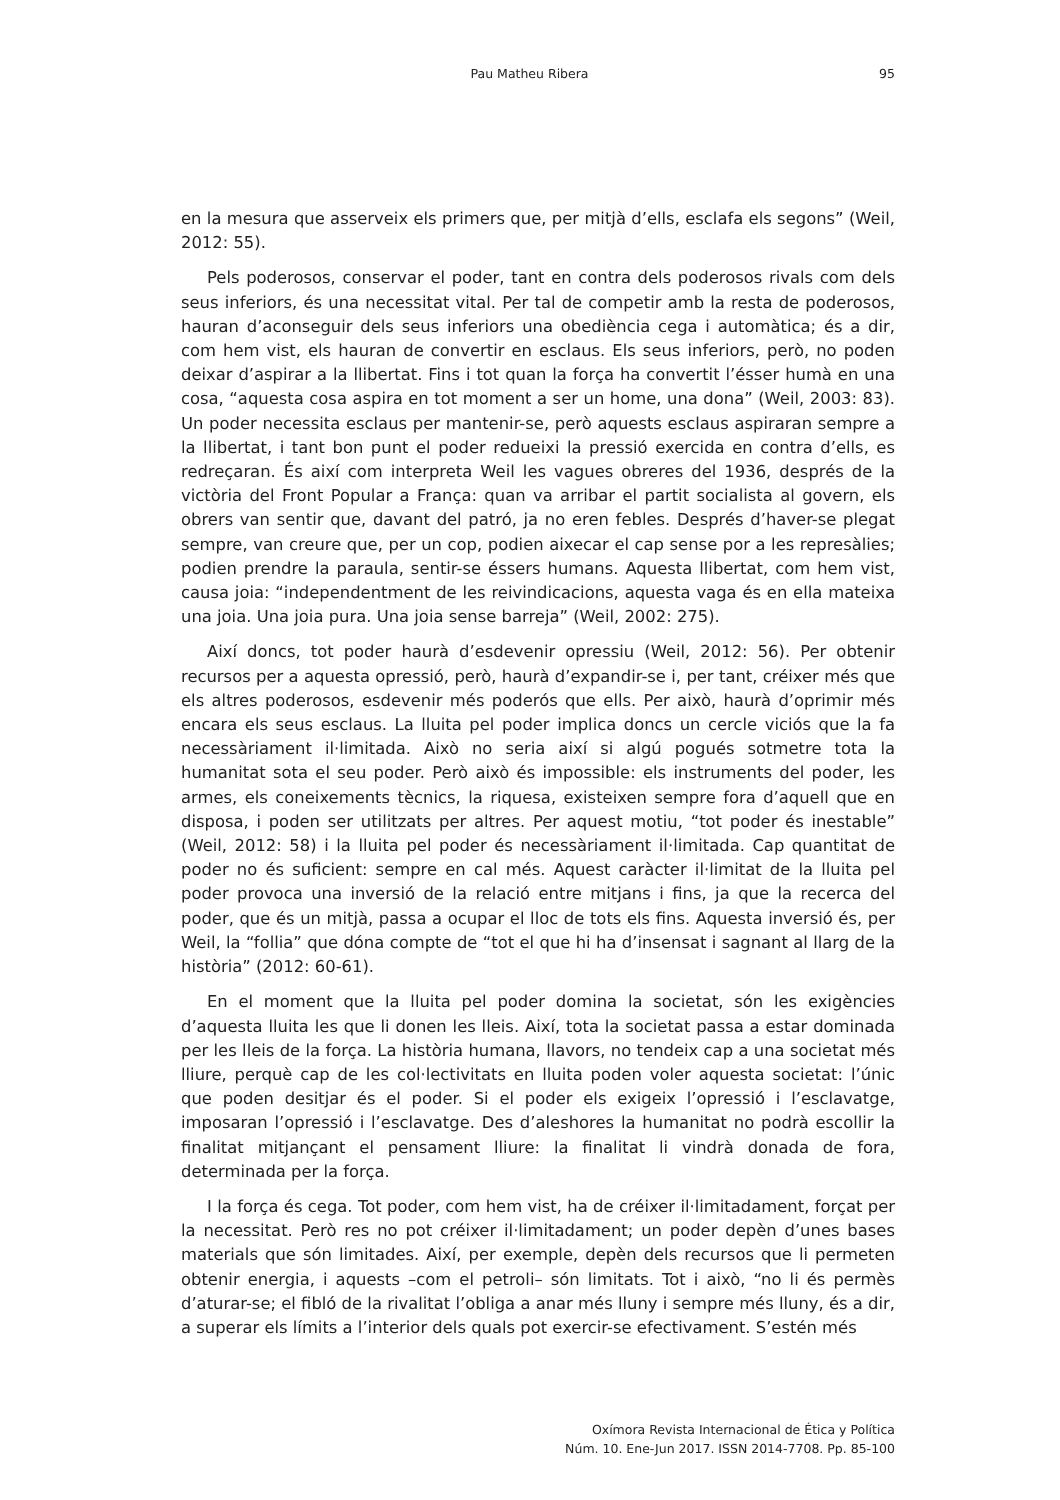Pau Matheu Ribera 95
en la mesura que asserveix els primers que, per mitjà d’ells, esclafa els segons” (Weil, 2012: 55).
Pels poderosos, conservar el poder, tant en contra dels poderosos rivals com dels seus inferiors, és una necessitat vital. Per tal de competir amb la resta de poderosos, hauran d’aconseguir dels seus inferiors una obediència cega i automàtica; és a dir, com hem vist, els hauran de convertir en esclaus. Els seus inferiors, però, no poden deixar d’aspirar a la llibertat. Fins i tot quan la força ha convertit l’ésser humà en una cosa, “aquesta cosa aspira en tot moment a ser un home, una dona” (Weil, 2003: 83). Un poder necessita esclaus per mantenir-se, però aquests esclaus aspiraran sempre a la llibertat, i tant bon punt el poder redueixi la pressió exercida en contra d’ells, es redreçaran. És així com interpreta Weil les vagues obreres del 1936, després de la victòria del Front Popular a França: quan va arribar el partit socialista al govern, els obrers van sentir que, davant del patró, ja no eren febles. Després d’haver-se plegat sempre, van creure que, per un cop, podien aixecar el cap sense por a les represàlies; podien prendre la paraula, sentir-se éssers humans. Aquesta llibertat, com hem vist, causa joia: “independentment de les reivindicacions, aquesta vaga és en ella mateixa una joia. Una joia pura. Una joia sense barreja” (Weil, 2002: 275).
Així doncs, tot poder haurà d’esdevenir opressiu (Weil, 2012: 56). Per obtenir recursos per a aquesta opressió, però, haurà d’expandir-se i, per tant, créixer més que els altres poderosos, esdevenir més poderós que ells. Per això, haurà d’oprimir més encara els seus esclaus. La lluita pel poder implica doncs un cercle viciós que la fa necessàriament il·limitada. Això no seria així si algú pogués sotmetre tota la humanitat sota el seu poder. Però això és impossible: els instruments del poder, les armes, els coneixements tècnics, la riquesa, existeixen sempre fora d’aquell que en disposa, i poden ser utilitzats per altres. Per aquest motiu, “tot poder és inestable” (Weil, 2012: 58) i la lluita pel poder és necessàriament il·limitada. Cap quantitat de poder no és suficient: sempre en cal més. Aquest caràcter il·limitat de la lluita pel poder provoca una inversió de la relació entre mitjans i fins, ja que la recerca del poder, que és un mitjà, passa a ocupar el lloc de tots els fins. Aquesta inversió és, per Weil, la “follia” que dóna compte de “tot el que hi ha d’insensat i sagnant al llarg de la història” (2012: 60-61).
En el moment que la lluita pel poder domina la societat, són les exigències d’aquesta lluita les que li donen les lleis. Així, tota la societat passa a estar dominada per les lleis de la força. La història humana, llavors, no tendeix cap a una societat més lliure, perquè cap de les col·lectivitats en lluita poden voler aquesta societat: l’únic que poden desitjar és el poder. Si el poder els exigeix l’opressió i l’esclavatge, imposaran l’opressió i l’esclavatge. Des d’aleshores la humanitat no podrà escollir la finalitat mitjançant el pensament lliure: la finalitat li vindrà donada de fora, determinada per la força.
I la força és cega. Tot poder, com hem vist, ha de créixer il·limitadament, forçat per la necessitat. Però res no pot créixer il·limitadament; un poder depèn d’unes bases materials que són limitades. Així, per exemple, depèn dels recursos que li permeten obtenir energia, i aquests –com el petroli– són limitats. Tot i això, “no li és permès d’aturar-se; el fibló de la rivalitat l’obliga a anar més lluny i sempre més lluny, és a dir, a superar els límits a l’interior dels quals pot exercir-se efectivament. S’estén més
Oxímora Revista Internacional de Ética y Política
Núm. 10. Ene-Jun 2017. ISSN 2014-7708. Pp. 85-100